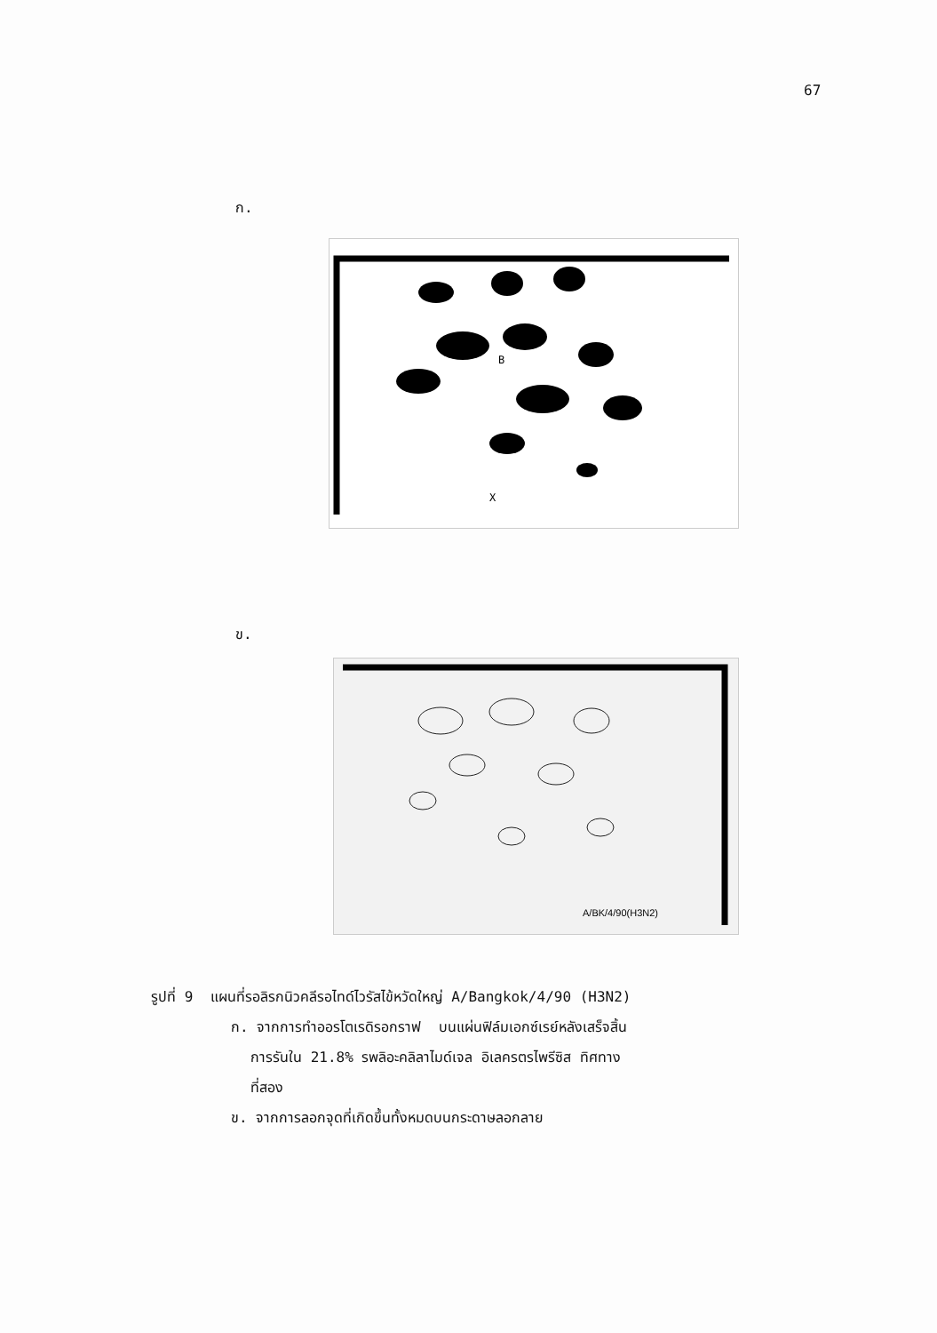67
ก.
B
X
ข.
A/BK/4/90(H3N2)
รูปที่ 9 แผนที่รอลิรกนิวคลีรอไทด์ไวรัสไข้หวัดใหญ่ A/Bangkok/4/90 (H3N2)
ก. จากการทำออรโตเรดิรอกราฟ บนแผ่นฟิล์มเอกซ์เรย์หลังเสร็จสิ้น
การรันใน 21.8% รพลิอะคลิลาไมด์เจล อิเลครตรไพรีซิส ทิศทาง
ที่สอง
ข. จากการลอกจุดที่เกิดขึ้นทั้งหมดบนกระดาษลอกลาย